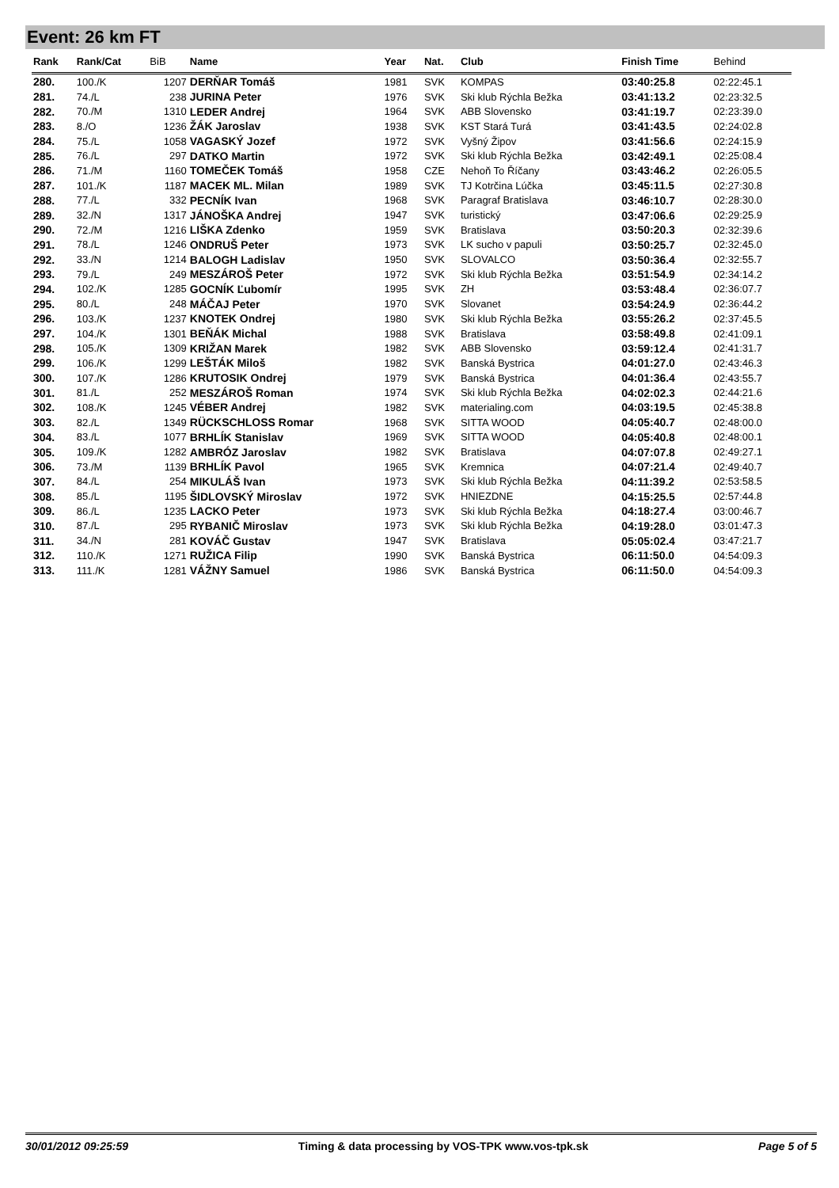Event: 26 km FT
| Rank | Rank/Cat | BiB | Name | Year | Nat. | Club | Finish Time | Behind |
| --- | --- | --- | --- | --- | --- | --- | --- | --- |
| 280. | 100./K | 1207 | DERŇAR Tomáš | 1981 | SVK | KOMPAS | 03:40:25.8 | 02:22:45.1 |
| 281. | 74./L | 238 | JURINA Peter | 1976 | SVK | Ski klub Rýchla Bežka | 03:41:13.2 | 02:23:32.5 |
| 282. | 70./M | 1310 | LEDER Andrej | 1964 | SVK | ABB Slovensko | 03:41:19.7 | 02:23:39.0 |
| 283. | 8./O | 1236 | ŽÁK Jaroslav | 1938 | SVK | KST Stará Turá | 03:41:43.5 | 02:24:02.8 |
| 284. | 75./L | 1058 | VAGASKÝ Jozef | 1972 | SVK | Vyšný Žipov | 03:41:56.6 | 02:24:15.9 |
| 285. | 76./L | 297 | DATKO Martin | 1972 | SVK | Ski klub Rýchla Bežka | 03:42:49.1 | 02:25:08.4 |
| 286. | 71./M | 1160 | TOMEČEK Tomáš | 1958 | CZE | Nehoň To Říčany | 03:43:46.2 | 02:26:05.5 |
| 287. | 101./K | 1187 | MACEK ML. Milan | 1989 | SVK | TJ Kotrčina Lúčka | 03:45:11.5 | 02:27:30.8 |
| 288. | 77./L | 332 | PECNÍK Ivan | 1968 | SVK | Paragraf Bratislava | 03:46:10.7 | 02:28:30.0 |
| 289. | 32./N | 1317 | JÁNOŠKA Andrej | 1947 | SVK | turistický | 03:47:06.6 | 02:29:25.9 |
| 290. | 72./M | 1216 | LIŠKA Zdenko | 1959 | SVK | Bratislava | 03:50:20.3 | 02:32:39.6 |
| 291. | 78./L | 1246 | ONDRUŠ Peter | 1973 | SVK | LK sucho v papuli | 03:50:25.7 | 02:32:45.0 |
| 292. | 33./N | 1214 | BALOGH Ladislav | 1950 | SVK | SLOVALCO | 03:50:36.4 | 02:32:55.7 |
| 293. | 79./L | 249 | MESZÁROŠ Peter | 1972 | SVK | Ski klub Rýchla Bežka | 03:51:54.9 | 02:34:14.2 |
| 294. | 102./K | 1285 | GOCNÍK Ľubomír | 1995 | SVK | ZH | 03:53:48.4 | 02:36:07.7 |
| 295. | 80./L | 248 | MÁČAJ Peter | 1970 | SVK | Slovanet | 03:54:24.9 | 02:36:44.2 |
| 296. | 103./K | 1237 | KNOTEK Ondrej | 1980 | SVK | Ski klub Rýchla Bežka | 03:55:26.2 | 02:37:45.5 |
| 297. | 104./K | 1301 | BEŇÁK Michal | 1988 | SVK | Bratislava | 03:58:49.8 | 02:41:09.1 |
| 298. | 105./K | 1309 | KRIŽAN Marek | 1982 | SVK | ABB Slovensko | 03:59:12.4 | 02:41:31.7 |
| 299. | 106./K | 1299 | LEŠTÁK Miloš | 1982 | SVK | Banská Bystrica | 04:01:27.0 | 02:43:46.3 |
| 300. | 107./K | 1286 | KRUTOSIK Ondrej | 1979 | SVK | Banská Bystrica | 04:01:36.4 | 02:43:55.7 |
| 301. | 81./L | 252 | MESZÁROŠ Roman | 1974 | SVK | Ski klub Rýchla Bežka | 04:02:02.3 | 02:44:21.6 |
| 302. | 108./K | 1245 | VÉBER Andrej | 1982 | SVK | materialing.com | 04:03:19.5 | 02:45:38.8 |
| 303. | 82./L | 1349 | RÜCKSCHLOSS Romar | 1968 | SVK | SITTA WOOD | 04:05:40.7 | 02:48:00.0 |
| 304. | 83./L | 1077 | BRHLÍK Stanislav | 1969 | SVK | SITTA WOOD | 04:05:40.8 | 02:48:00.1 |
| 305. | 109./K | 1282 | AMBRÓZ Jaroslav | 1982 | SVK | Bratislava | 04:07:07.8 | 02:49:27.1 |
| 306. | 73./M | 1139 | BRHLÍK Pavol | 1965 | SVK | Kremnica | 04:07:21.4 | 02:49:40.7 |
| 307. | 84./L | 254 | MIKULÁŠ Ivan | 1973 | SVK | Ski klub Rýchla Bežka | 04:11:39.2 | 02:53:58.5 |
| 308. | 85./L | 1195 | ŠIDLOVSKÝ Miroslav | 1972 | SVK | HNIEZDNE | 04:15:25.5 | 02:57:44.8 |
| 309. | 86./L | 1235 | LACKO Peter | 1973 | SVK | Ski klub Rýchla Bežka | 04:18:27.4 | 03:00:46.7 |
| 310. | 87./L | 295 | RYBANIČ Miroslav | 1973 | SVK | Ski klub Rýchla Bežka | 04:19:28.0 | 03:01:47.3 |
| 311. | 34./N | 281 | KOVÁČ Gustav | 1947 | SVK | Bratislava | 05:05:02.4 | 03:47:21.7 |
| 312. | 110./K | 1271 | RUŽICA Filip | 1990 | SVK | Banská Bystrica | 06:11:50.0 | 04:54:09.3 |
| 313. | 111./K | 1281 | VÁŽNY Samuel | 1986 | SVK | Banská Bystrica | 06:11:50.0 | 04:54:09.3 |
30/01/2012 09:25:59 Timing & data processing by VOS-TPK www.vos-tpk.sk Page 5 of 5